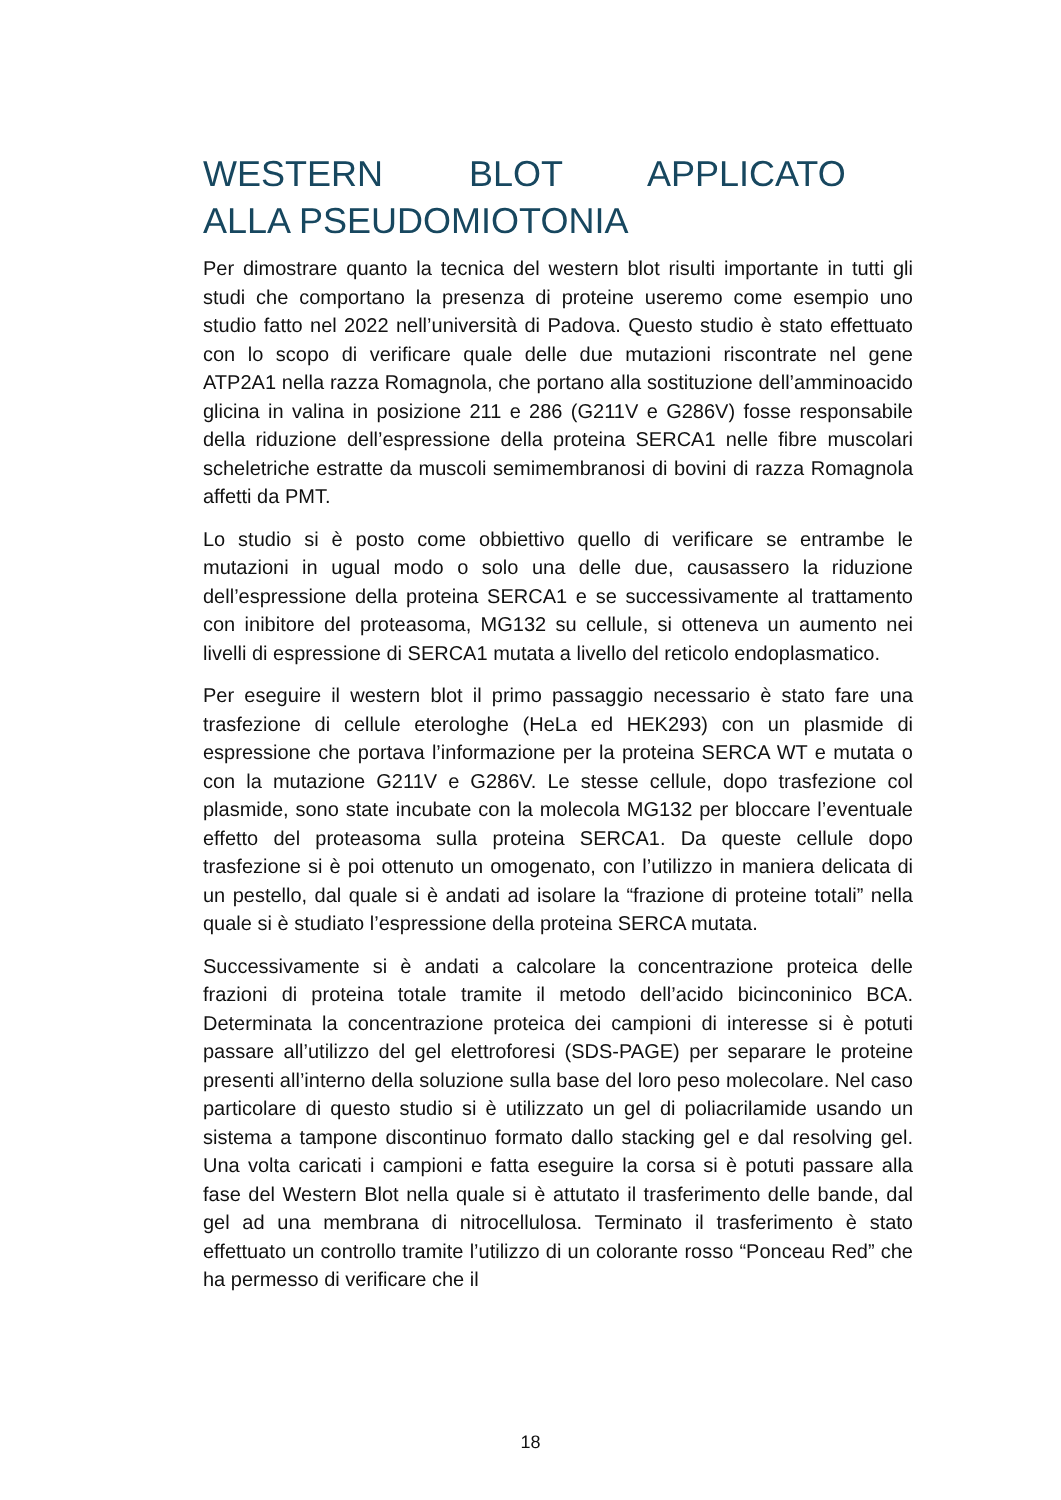WESTERN BLOT APPLICATO ALLA PSEUDOMIOTONIA
Per dimostrare quanto la tecnica del western blot risulti importante in tutti gli studi che comportano la presenza di proteine useremo come esempio uno studio fatto nel 2022 nell’università di Padova. Questo studio è stato effettuato con lo scopo di verificare quale delle due mutazioni riscontrate nel gene ATP2A1 nella razza Romagnola, che portano alla sostituzione dell’amminoacido glicina in valina in posizione 211 e 286 (G211V e G286V) fosse responsabile della riduzione dell’espressione della proteina SERCA1 nelle fibre muscolari scheletriche estratte da muscoli semimembranosi di bovini di razza Romagnola affetti da PMT.
Lo studio si è posto come obbiettivo quello di verificare se entrambe le mutazioni in ugual modo o solo una delle due, causassero la riduzione dell’espressione della proteina SERCA1 e se successivamente al trattamento con inibitore del proteasoma, MG132 su cellule, si otteneva un aumento nei livelli di espressione di SERCA1 mutata a livello del reticolo endoplasmatico.
Per eseguire il western blot il primo passaggio necessario è stato fare una trasfezione di cellule eterologhe (HeLa ed HEK293) con un plasmide di espressione che portava l’informazione per la proteina SERCA WT e mutata o con la mutazione G211V e G286V. Le stesse cellule, dopo trasfezione col plasmide, sono state incubate con la molecola MG132 per bloccare l’eventuale effetto del proteasoma sulla proteina SERCA1. Da queste cellule dopo trasfezione si è poi ottenuto un omogenato, con l’utilizzo in maniera delicata di un pestello, dal quale si è andati ad isolare la “frazione di proteine totali” nella quale si è studiato l’espressione della proteina SERCA mutata.
Successivamente si è andati a calcolare la concentrazione proteica delle frazioni di proteina totale tramite il metodo dell’acido bicinconinico BCA. Determinata la concentrazione proteica dei campioni di interesse si è potuti passare all’utilizzo del gel elettroforesi (SDS-PAGE) per separare le proteine presenti all’interno della soluzione sulla base del loro peso molecolare. Nel caso particolare di questo studio si è utilizzato un gel di poliacrilamide usando un sistema a tampone discontinuo formato dallo stacking gel e dal resolving gel. Una volta caricati i campioni e fatta eseguire la corsa si è potuti passare alla fase del Western Blot nella quale si è attutato il trasferimento delle bande, dal gel ad una membrana di nitrocellulosa. Terminato il trasferimento è stato effettuato un controllo tramite l’utilizzo di un colorante rosso “Ponceau Red” che ha permesso di verificare che il
18